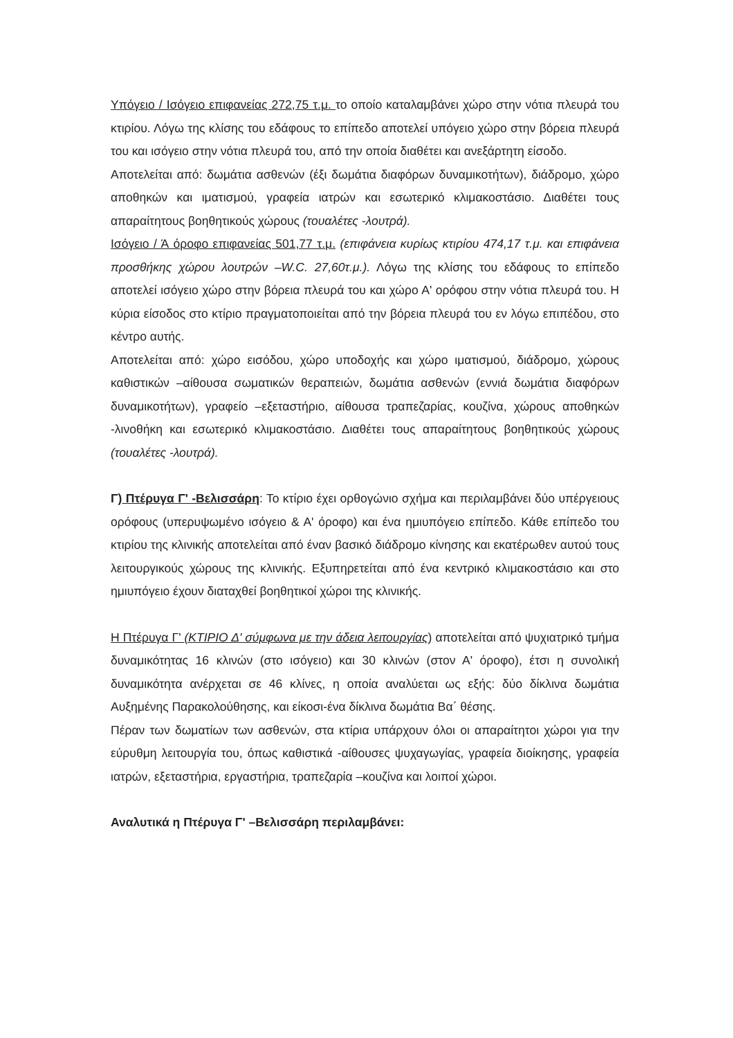Υπόγειο / Ισόγειο επιφανείας 272,75 τ.μ. το οποίο καταλαμβάνει χώρο στην νότια πλευρά του κτιρίου. Λόγω της κλίσης του εδάφους το επίπεδο αποτελεί υπόγειο χώρο στην βόρεια πλευρά του και ισόγειο στην νότια πλευρά του, από την οποία διαθέτει και ανεξάρτητη είσοδο.
Αποτελείται από: δωμάτια ασθενών (έξι δωμάτια διαφόρων δυναμικοτήτων), διάδρομο, χώρο αποθηκών και ιματισμού, γραφεία ιατρών και εσωτερικό κλιμακοστάσιο. Διαθέτει τους απαραίτητους βοηθητικούς χώρους (τουαλέτες -λουτρά).
Ισόγειο / Ά όροφο επιφανείας 501,77 τ.μ. (επιφάνεια κυρίως κτιρίου 474,17 τ.μ. και επιφάνεια προσθήκης χώρου λουτρών –W.C. 27,60τ.μ.). Λόγω της κλίσης του εδάφους το επίπεδο αποτελεί ισόγειο χώρο στην βόρεια πλευρά του και χώρο Α' ορόφου στην νότια πλευρά του. Η κύρια είσοδος στο κτίριο πραγματοποιείται από την βόρεια πλευρά του εν λόγω επιπέδου, στο κέντρο αυτής.
Αποτελείται από: χώρο εισόδου, χώρο υποδοχής και χώρο ιματισμού, διάδρομο, χώρους καθιστικών –αίθουσα σωματικών θεραπειών, δωμάτια ασθενών (εννιά δωμάτια διαφόρων δυναμικοτήτων), γραφείο –εξεταστήριο, αίθουσα τραπεζαρίας, κουζίνα, χώρους αποθηκών -λινοθήκη και εσωτερικό κλιμακοστάσιο. Διαθέτει τους απαραίτητους βοηθητικούς χώρους (τουαλέτες -λουτρά).
Γ) Πτέρυγα Γ' -Βελισσάρη: Το κτίριο έχει ορθογώνιο σχήμα και περιλαμβάνει δύο υπέργειους ορόφους (υπερυψωμένο ισόγειο & Α' όροφο) και ένα ημιυπόγειο επίπεδο. Κάθε επίπεδο του κτιρίου της κλινικής αποτελείται από έναν βασικό διάδρομο κίνησης και εκατέρωθεν αυτού τους λειτουργικούς χώρους της κλινικής. Εξυπηρετείται από ένα κεντρικό κλιμακοστάσιο και στο ημιυπόγειο έχουν διαταχθεί βοηθητικοί χώροι της κλινικής.
Η Πτέρυγα Γ' (ΚΤΙΡΙΟ Δ' σύμφωνα με την άδεια λειτουργίας) αποτελείται από ψυχιατρικό τμήμα δυναμικότητας 16 κλινών (στο ισόγειο) και 30 κλινών (στον Α' όροφο), έτσι η συνολική δυναμικότητα ανέρχεται σε 46 κλίνες, η οποία αναλύεται ως εξής: δύο δίκλινα δωμάτια Αυξημένης Παρακολούθησης, και είκοσι-ένα δίκλινα δωμάτια Βα΄ θέσης.
Πέραν των δωματίων των ασθενών, στα κτίρια υπάρχουν όλοι οι απαραίτητοι χώροι για την εύρυθμη λειτουργία του, όπως καθιστικά -αίθουσες ψυχαγωγίας, γραφεία διοίκησης, γραφεία ιατρών, εξεταστήρια, εργαστήρια, τραπεζαρία –κουζίνα και λοιποί χώροι.
Αναλυτικά η Πτέρυγα Γ' –Βελισσάρη περιλαμβάνει: